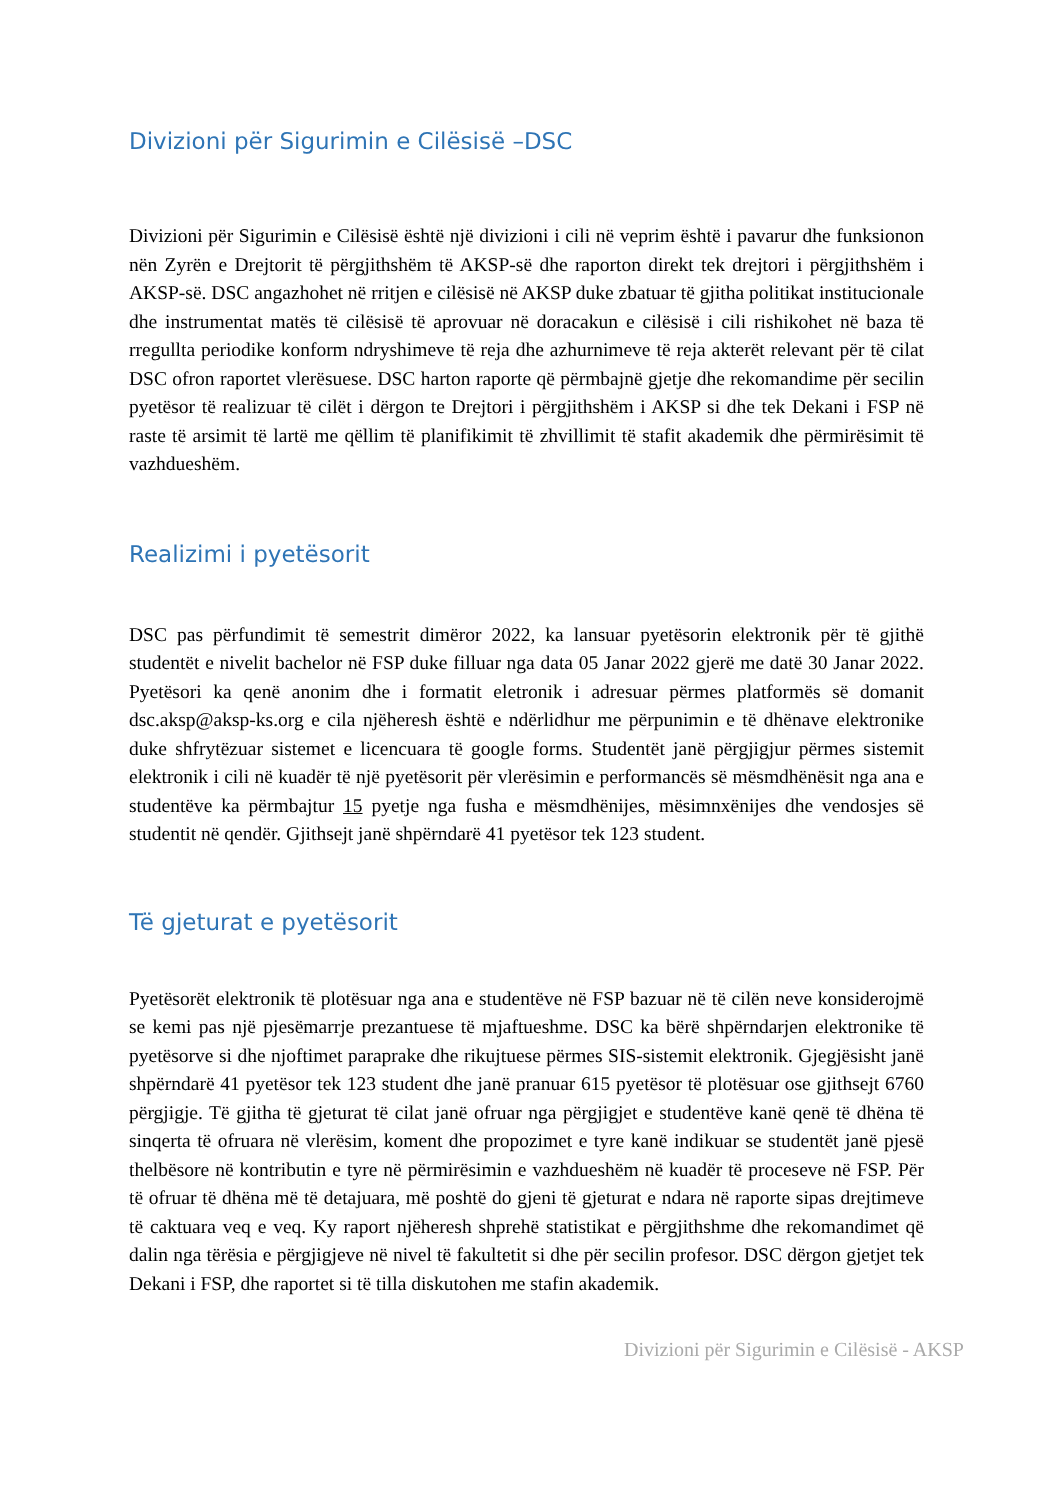Divizioni për Sigurimin e Cilësisë –DSC
Divizioni për Sigurimin e Cilësisë është një divizioni i cili në veprim është i pavarur dhe funksionon nën Zyrën e Drejtorit të përgjithshëm të AKSP-së dhe raporton direkt tek drejtori i përgjithshëm i AKSP-së. DSC angazhohet në rritjen e cilësisë në AKSP duke zbatuar të gjitha politikat institucionale dhe instrumentat matës të cilësisë të aprovuar në doracakun e cilësisë i cili rishikohet në baza të rregullta periodike konform ndryshimeve të reja dhe azhurnimeve të reja akterët relevant për të cilat DSC ofron raportet vlerësuese. DSC harton raporte që përmbajnë gjetje dhe rekomandime për secilin pyetësor të realizuar të cilët i dërgon te Drejtori i përgjithshëm i AKSP si dhe tek Dekani i FSP në raste të arsimit të lartë me qëllim të planifikimit të zhvillimit të stafit akademik dhe përmirësimit të vazhdueshëm.
Realizimi i pyetësorit
DSC pas përfundimit të semestrit dimëror 2022, ka lansuar pyetësorin elektronik për të gjithë studentët e nivelit bachelor në FSP duke filluar nga data 05 Janar 2022 gjerë me datë 30 Janar 2022. Pyetësori ka qenë anonim dhe i formatit eletronik i adresuar përmes platformës së domanit dsc.aksp@aksp-ks.org e cila njëheresh është e ndërlidhur me përpunimin e të dhënave elektronike duke shfrytëzuar sistemet e licencuara të google forms. Studentët janë përgjigjur përmes sistemit elektronik i cili në kuadër të një pyetësorit për vlerësimin e performancës së mësmdhënësit nga ana e studentëve ka përmbajtur 15 pyetje nga fusha e mësmdhënijes, mësimnxënijes dhe vendosjes së studentit në qendër. Gjithsejt janë shpërndarë 41 pyetësor tek 123 student.
Të gjeturat e pyetësorit
Pyetësorët elektronik të plotësuar nga ana e studentëve në FSP bazuar në të cilën neve konsiderojmë se kemi pas një pjesëmarrje prezantuese të mjaftueshme. DSC ka bërë shpërndarjen elektronike të pyetësorve si dhe njoftimet paraprake dhe rikujtuese përmes SIS-sistemit elektronik. Gjegjësisht janë shpërndarë 41 pyetësor tek 123 student dhe janë pranuar 615 pyetësor të plotësuar ose gjithsejt 6760 përgjigje. Të gjitha të gjeturat të cilat janë ofruar nga përgjigjet e studentëve kanë qenë të dhëna të sinqerta të ofruara në vlerësim, koment dhe propozimet e tyre kanë indikuar se studentët janë pjesë thelbësore në kontributin e tyre në përmirësimin e vazhdueshëm në kuadër të proceseve në FSP. Për të ofruar të dhëna më të detajuara, më poshtë do gjeni të gjeturat e ndara në raporte sipas drejtimeve të caktuara veq e veq. Ky raport njëheresh shprehë statistikat e përgjithshme dhe rekomandimet që dalin nga tërësia e përgjigjeve në nivel të fakultetit si dhe për secilin profesor. DSC dërgon gjetjet tek Dekani i FSP, dhe raportet si të tilla diskutohen me stafin akademik.
Divizioni për Sigurimin e Cilësisë - AKSP